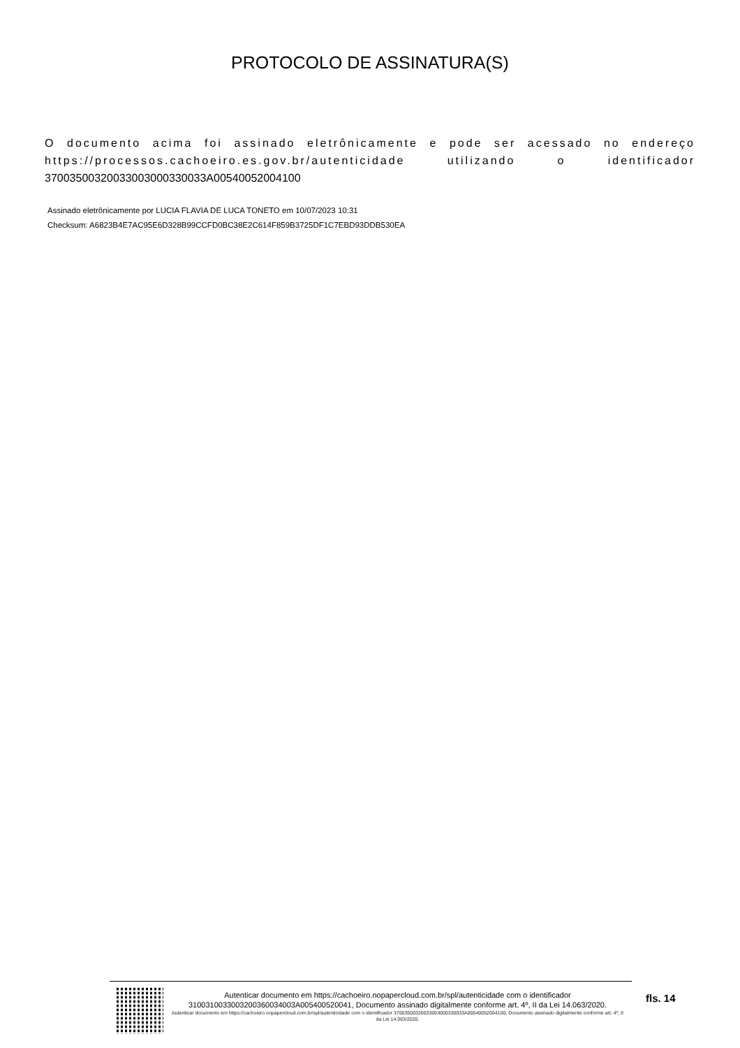PROTOCOLO DE ASSINATURA(S)
O documento acima foi assinado eletrônicamente e pode ser acessado no endereço https://processos.cachoeiro.es.gov.br/autenticidade utilizando o identificador 37003500320033003000330033A00540052004100
Assinado eletrônicamente por LUCIA FLAVIA DE LUCA TONETO em 10/07/2023 10:31
Checksum: A6823B4E7AC95E6D328B99CCFD0BC38E2C614F859B3725DF1C7EBD93DDB530EA
Autenticar documento em https://cachoeiro.nopapercloud.com.br/spl/autenticidade com o identificador 3100310033003200360034003A005400520041, Documento assinado digitalmente conforme art. 4º, II da Lei 14.063/2020.
Autenticar documento em https://cachoeiro.nopapercloud.com.br/spl/autenticidade com o identificador 37003500320033003000330033A00540052004100, Documento assinado digitalmente conforme art. 4º, II da Lei 14.063/2020.
fls. 14